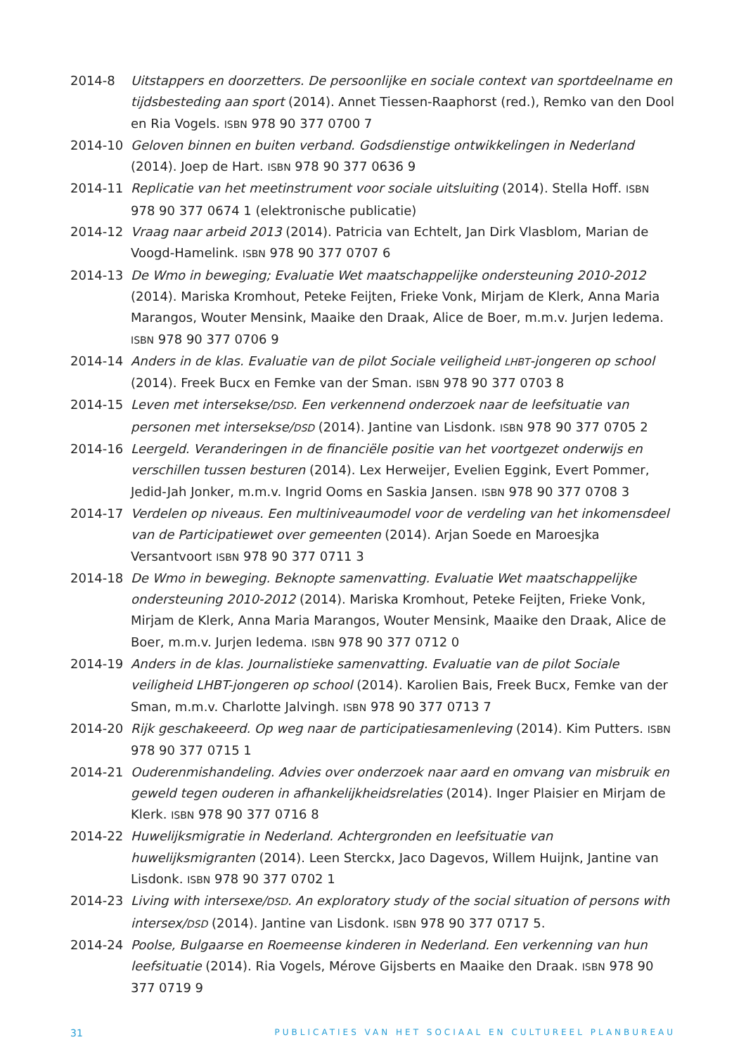2014-8 Uitstappers en doorzetters. De persoonlijke en sociale context van sportdeelname en tijdsbesteding aan sport (2014). Annet Tiessen-Raaphorst (red.), Remko van den Dool en Ria Vogels. ISBN 978 90 377 0700 7
2014-10 Geloven binnen en buiten verband. Godsdienstige ontwikkelingen in Nederland (2014). Joep de Hart. ISBN 978 90 377 0636 9
2014-11 Replicatie van het meetinstrument voor sociale uitsluiting (2014). Stella Hoff. ISBN 978 90 377 0674 1 (elektronische publicatie)
2014-12 Vraag naar arbeid 2013 (2014). Patricia van Echtelt, Jan Dirk Vlasblom, Marian de Voogd-Hamelink. ISBN 978 90 377 0707 6
2014-13 De Wmo in beweging; Evaluatie Wet maatschappelijke ondersteuning 2010-2012 (2014). Mariska Kromhout, Peteke Feijten, Frieke Vonk, Mirjam de Klerk, Anna Maria Marangos, Wouter Mensink, Maaike den Draak, Alice de Boer, m.m.v. Jurjen Iedema. ISBN 978 90 377 0706 9
2014-14 Anders in de klas. Evaluatie van de pilot Sociale veiligheid LHBT-jongeren op school (2014). Freek Bucx en Femke van der Sman. ISBN 978 90 377 0703 8
2014-15 Leven met intersekse/DSD. Een verkennend onderzoek naar de leefsituatie van personen met intersekse/DSD (2014). Jantine van Lisdonk. ISBN 978 90 377 0705 2
2014-16 Leergeld. Veranderingen in de financiële positie van het voortgezet onderwijs en verschillen tussen besturen (2014). Lex Herweijer, Evelien Eggink, Evert Pommer, Jedid-Jah Jonker, m.m.v. Ingrid Ooms en Saskia Jansen. ISBN 978 90 377 0708 3
2014-17 Verdelen op niveaus. Een multiniveaumodel voor de verdeling van het inkomensdeel van de Participatiewet over gemeenten (2014). Arjan Soede en Maroesjka Versantvoort ISBN 978 90 377 0711 3
2014-18 De Wmo in beweging. Beknopte samenvatting. Evaluatie Wet maatschappelijke ondersteuning 2010-2012 (2014). Mariska Kromhout, Peteke Feijten, Frieke Vonk, Mirjam de Klerk, Anna Maria Marangos, Wouter Mensink, Maaike den Draak, Alice de Boer, m.m.v. Jurjen Iedema. ISBN 978 90 377 0712 0
2014-19 Anders in de klas. Journalistieke samenvatting. Evaluatie van de pilot Sociale veiligheid LHBT-jongeren op school (2014). Karolien Bais, Freek Bucx, Femke van der Sman, m.m.v. Charlotte Jalvingh. ISBN 978 90 377 0713 7
2014-20 Rijk geschakeeerd. Op weg naar de participatiesamenleving (2014). Kim Putters. ISBN 978 90 377 0715 1
2014-21 Ouderenmishandeling. Advies over onderzoek naar aard en omvang van misbruik en geweld tegen ouderen in afhankelijkheidsrelaties (2014). Inger Plaisier en Mirjam de Klerk. ISBN 978 90 377 0716 8
2014-22 Huwelijksmigratie in Nederland. Achtergronden en leefsituatie van huwelijksmigranten (2014). Leen Sterckx, Jaco Dagevos, Willem Huijnk, Jantine van Lisdonk. ISBN 978 90 377 0702 1
2014-23 Living with intersexe/DSD. An exploratory study of the social situation of persons with intersex/DSD (2014). Jantine van Lisdonk. ISBN 978 90 377 0717 5.
2014-24 Poolse, Bulgaarse en Roemeense kinderen in Nederland. Een verkenning van hun leefsituatie (2014). Ria Vogels, Mérove Gijsberts en Maaike den Draak. ISBN 978 90 377 0719 9
31 PUBLICATIES VAN HET SOCIAAL EN CULTUREEL PLANBUREAU